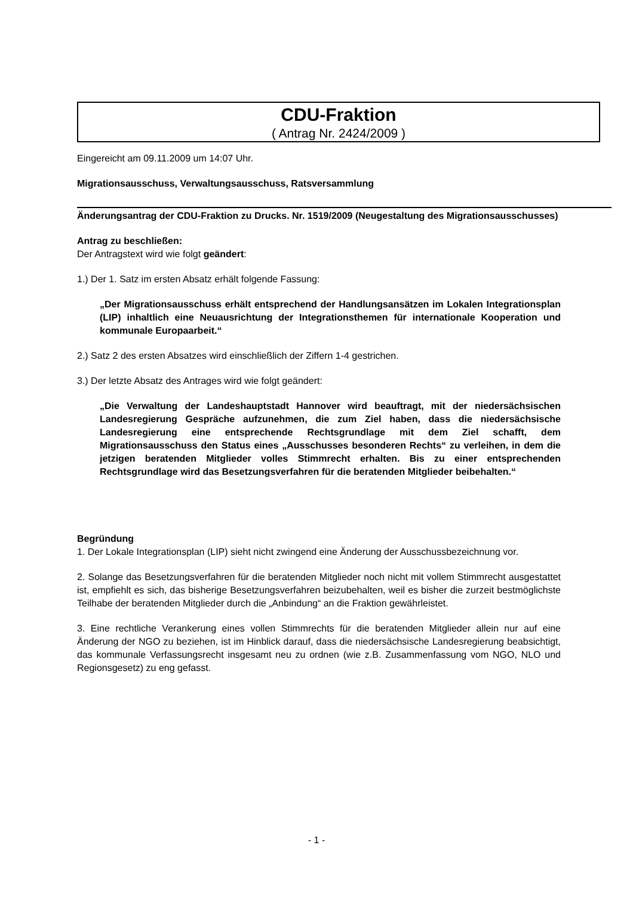CDU-Fraktion
( Antrag Nr. 2424/2009 )
Eingereicht am 09.11.2009 um 14:07 Uhr.
Migrationsausschuss, Verwaltungsausschuss, Ratsversammlung
Änderungsantrag der CDU-Fraktion zu Drucks. Nr. 1519/2009 (Neugestaltung des Migrationsausschusses)
Antrag zu beschließen:
Der Antragstext wird wie folgt geändert:
1.) Der 1. Satz im ersten Absatz erhält folgende Fassung:
„Der Migrationsausschuss erhält entsprechend der Handlungsansätzen im Lokalen Integrationsplan (LIP) inhaltlich eine Neuausrichtung der Integrationsthemen für internationale Kooperation und kommunale Europaarbeit.“
2.) Satz 2 des ersten Absatzes wird einschließlich der Ziffern 1-4 gestrichen.
3.) Der letzte Absatz des Antrages wird wie folgt geändert:
„Die Verwaltung der Landeshauptstadt Hannover wird beauftragt, mit der niedersächsischen Landesregierung Gespräche aufzunehmen, die zum Ziel haben, dass die niedersächsische Landesregierung eine entsprechende Rechtsgrundlage mit dem Ziel schafft, dem Migrationsausschuss den Status eines „Ausschusses besonderen Rechts“ zu verleihen, in dem die jetzigen beratenden Mitglieder volles Stimmrecht erhalten. Bis zu einer entsprechenden Rechtsgrundlage wird das Besetzungsverfahren für die beratenden Mitglieder beibehalten.“
Begründung
1. Der Lokale Integrationsplan (LIP) sieht nicht zwingend eine Änderung der Ausschussbezeichnung vor.
2. Solange das Besetzungsverfahren für die beratenden Mitglieder noch nicht mit vollem Stimmrecht ausgestattet ist, empfiehlt es sich, das bisherige Besetzungsverfahren beizubehalten, weil es bisher die zurzeit bestmöglichste Teilhabe der beratenden Mitglieder durch die „Anbindung“ an die Fraktion gewährleistet.
3. Eine rechtliche Verankerung eines vollen Stimmrechts für die beratenden Mitglieder allein nur auf eine Änderung der NGO zu beziehen, ist im Hinblick darauf, dass die niedersächsische Landesregierung beabsichtigt, das kommunale Verfassungsrecht insgesamt neu zu ordnen (wie z.B. Zusammenfassung vom NGO, NLO und Regionsgesetz) zu eng gefasst.
- 1 -